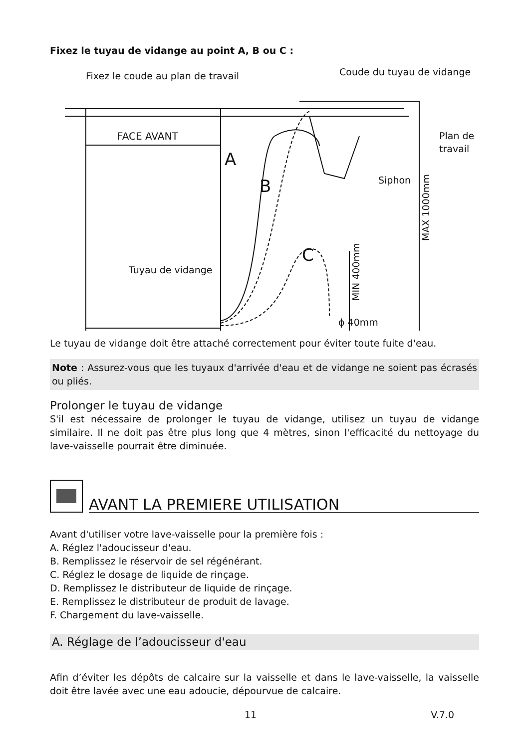Fixez le tuyau de vidange au point A, B ou C :
Fixez le coude au plan de travail
Coude du tuyau de vidange
Plan de
travail
Siphon
FACE AVANT
Tuyau de vidange
A
B
C
ϕ 40mm
MAX 1000mm
MIN 400mm
Le tuyau de vidange doit être attaché correctement pour éviter toute fuite d'eau.
Note : Assurez-vous que les tuyaux d'arrivée d'eau et de vidange ne soient pas écrasés ou pliés.
Prolonger le tuyau de vidange
S'il est nécessaire de prolonger le tuyau de vidange, utilisez un tuyau de vidange similaire. Il ne doit pas être plus long que 4 mètres, sinon l'efficacité du nettoyage du lave-vaisselle pourrait être diminuée.
AVANT LA PREMIERE UTILISATION
Avant d'utiliser votre lave-vaisselle pour la première fois :
A. Réglez l'adoucisseur d'eau.
B. Remplissez le réservoir de sel régénérant.
C. Réglez le dosage de liquide de rinçage.
D. Remplissez le distributeur de liquide de rinçage.
E. Remplissez le distributeur de produit de lavage.
F. Chargement du lave-vaisselle.
A. Réglage de l’adoucisseur d'eau
Afin d’éviter les dépôts de calcaire sur la vaisselle et dans le lave-vaisselle, la vaisselle doit être lavée avec une eau adoucie, dépourvue de calcaire.
11 V.7.0